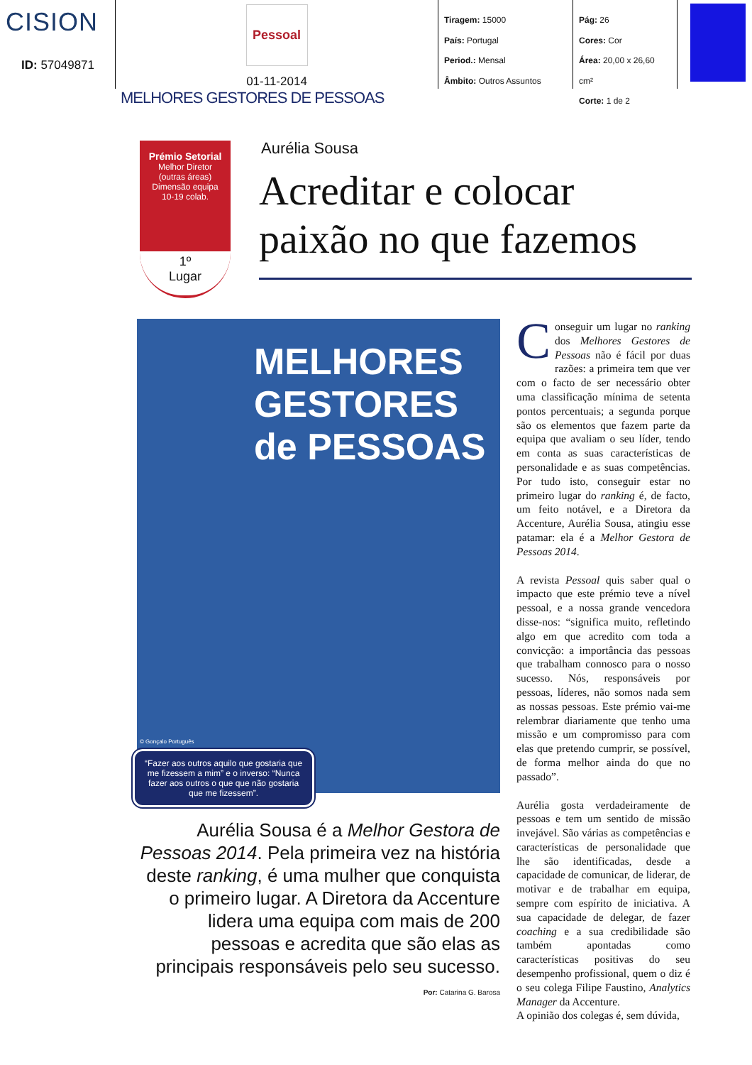CISION
ID: 57049871
Pessoal
01-11-2014
Tiragem: 15000
País: Portugal
Period.: Mensal
Âmbito: Outros Assuntos
Pág: 26
Cores: Cor
Área: 20,00 x 26,60 cm²
Corte: 1 de 2
MELHORES GESTORES DE PESSOAS
Prémio Setorial
Melhor Diretor
(outras áreas)
Dimensão equipa
10-19 colab.
1º
Lugar
Aurélia Sousa
Acreditar e colocar paixão no que fazemos
MELHORES GESTORES de PESSOAS
© Gonçalo Português
“Fazer aos outros aquilo que gostaria que me fizessem a mim” e o inverso: “Nunca fazer aos outros o que que não gostaria que me fizessem”.
Aurélia Sousa é a Melhor Gestora de Pessoas 2014. Pela primeira vez na história deste ranking, é uma mulher que conquista o primeiro lugar. A Diretora da Accenture lidera uma equipa com mais de 200 pessoas e acredita que são elas as principais responsáveis pelo seu sucesso.
Por: Catarina G. Barosa
Conseguir um lugar no ranking dos Melhores Gestores de Pessoas não é fácil por duas razões: a primeira tem que ver com o facto de ser necessário obter uma classificação mínima de setenta pontos percentuais; a segunda porque são os elementos que fazem parte da equipa que avaliam o seu líder, tendo em conta as suas características de personalidade e as suas competências. Por tudo isto, conseguir estar no primeiro lugar do ranking é, de facto, um feito notável, e a Diretora da Accenture, Aurélia Sousa, atingiu esse patamar: ela é a Melhor Gestora de Pessoas 2014.
A revista Pessoal quis saber qual o impacto que este prémio teve a nível pessoal, e a nossa grande vencedora disse-nos: “significa muito, refletindo algo em que acredito com toda a convicção: a importância das pessoas que trabalham connosco para o nosso sucesso. Nós, responsáveis por pessoas, líderes, não somos nada sem as nossas pessoas. Este prémio vai-me relembrar diariamente que tenho uma missão e um compromisso para com elas que pretendo cumprir, se possível, de forma melhor ainda do que no passado”.
Aurélia gosta verdadeiramente de pessoas e tem um sentido de missão invejável. São várias as competências e características de personalidade que lhe são identificadas, desde a capacidade de comunicar, de liderar, de motivar e de trabalhar em equipa, sempre com espírito de iniciativa. A sua capacidade de delegar, de fazer coaching e a sua credibilidade são também apontadas como características positivas do seu desempenho profissional, quem o diz é o seu colega Filipe Faustino, Analytics Manager da Accenture.
A opinião dos colegas é, sem dúvida,